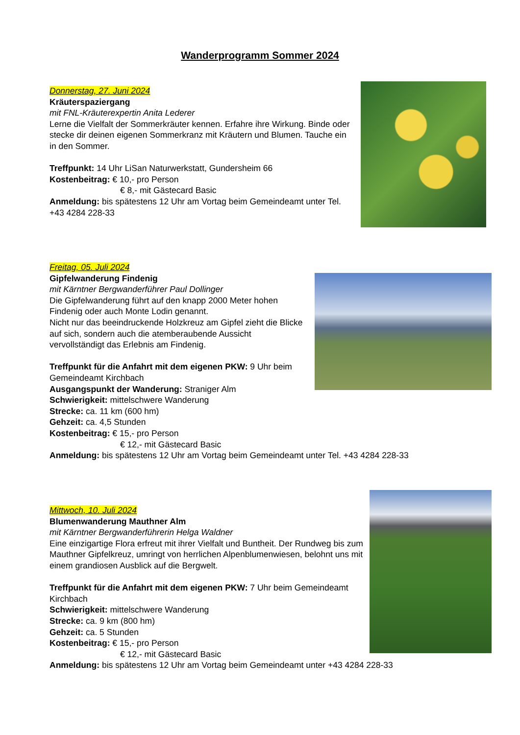Wanderprogramm Sommer 2024
Donnerstag, 27. Juni 2024
Kräuterspaziergang
mit FNL-Kräuterexpertin Anita Lederer
Lerne die Vielfalt der Sommerkräuter kennen. Erfahre ihre Wirkung. Binde oder stecke dir deinen eigenen Sommerkranz mit Kräutern und Blumen. Tauche ein in den Sommer.
Treffpunkt: 14 Uhr LiSan Naturwerkstatt, Gundersheim 66
Kostenbeitrag: € 10,- pro Person
€ 8,- mit Gästecard Basic
Anmeldung: bis spätestens 12 Uhr am Vortag beim Gemeindeamt unter Tel. +43 4284 228-33
Freitag, 05. Juli 2024
Gipfelwanderung Findenig
mit Kärntner Bergwanderführer Paul Dollinger
Die Gipfelwanderung führt auf den knapp 2000 Meter hohen Findenig oder auch Monte Lodin genannt.
Nicht nur das beeindruckende Holzkreuz am Gipfel zieht die Blicke auf sich, sondern auch die atemberaubende Aussicht vervollständigt das Erlebnis am Findenig.
Treffpunkt für die Anfahrt mit dem eigenen PKW: 9 Uhr beim Gemeindeamt Kirchbach
Ausgangspunkt der Wanderung: Straniger Alm
Schwierigkeit: mittelschwere Wanderung
Strecke: ca. 11 km (600 hm)
Gehzeit: ca. 4,5 Stunden
Kostenbeitrag: € 15,- pro Person
€ 12,- mit Gästecard Basic
Anmeldung: bis spätestens 12 Uhr am Vortag beim Gemeindeamt unter Tel. +43 4284 228-33
Mittwoch, 10. Juli 2024
Blumenwanderung Mauthner Alm
mit Kärntner Bergwanderführerin Helga Waldner
Eine einzigartige Flora erfreut mit ihrer Vielfalt und Buntheit. Der Rundweg bis zum Mauthner Gipfelkreuz, umringt von herrlichen Alpenblumenwiesen, belohnt uns mit einem grandiosen Ausblick auf die Bergwelt.
Treffpunkt für die Anfahrt mit dem eigenen PKW: 7 Uhr beim Gemeindeamt Kirchbach
Schwierigkeit: mittelschwere Wanderung
Strecke: ca. 9 km (800 hm)
Gehzeit: ca. 5 Stunden
Kostenbeitrag: € 15,- pro Person
€ 12,- mit Gästecard Basic
Anmeldung: bis spätestens 12 Uhr am Vortag beim Gemeindeamt unter +43 4284 228-33